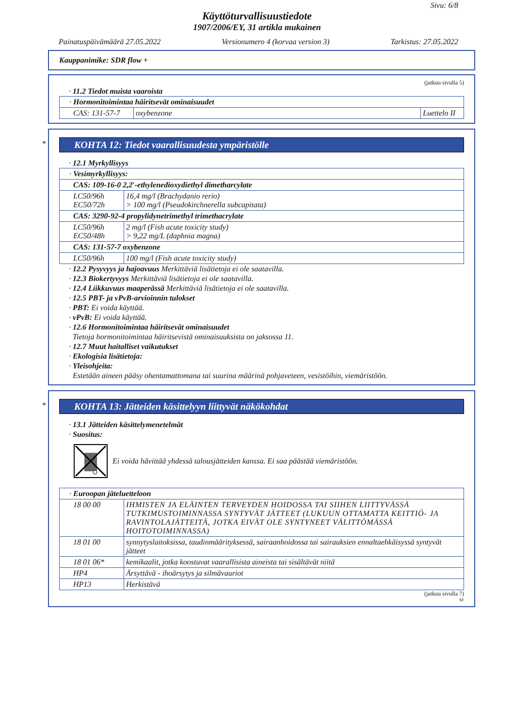Sivu: 6/8
Käyttöturvallisuustiedote
1907/2006/EY, 31 artikla mukainen
Painatuspäivämäärä 27.05.2022 Versionumero 4 (korvaa version 3) Tarkistus: 27.05.2022
Kauppanimike: SDR flow +
(jatkuu sivulla 5)
· 11.2 Tiedot muista vaaroista
| · Hormonitoimintaa häiritsevät ominaisuudet | | |
| CAS: 131-57-7 | oxybenzone | Luettelo II |
*
KOHTA 12: Tiedot vaarallisuudesta ympäristölle
· 12.1 Myrkyllisyys
| · Vesimyrkyllisyys: | |
| CAS: 109-16-0 2,2′-ethylenedioxydiethyl dimetharcylate | |
| LC50/96h EC50/72h | 16,4 mg/l (Brachydanio rerio) > 100 mg/l (Pseudokirchnerella subcapitata) |
| CAS: 3290-92-4 propylidynetrimethyl trimethacrylate | |
| LC50/96h EC50/48h | 2 mg/l (Fish acute toxicity study) > 9,22 mg/L (daphnia magna) |
| CAS: 131-57-7 oxybenzone | |
| LC50/96h | 100 mg/l (Fish acute toxicity study) |
· 12.2 Pysyvyys ja hajoavuus Merkittäviä lisätietoja ei ole saatavilla.
· 12.3 Biokertyvyys Merkittäviä lisätietoja ei ole saatavilla.
· 12.4 Liikkuvuus maaperässä Merkittäviä lisätietoja ei ole saatavilla.
· 12.5 PBT- ja vPvB-arvioinnin tulokset
· PBT: Ei voida käyttää.
· vPvB: Ei voida käyttää.
· 12.6 Hormonitoimintaa häiritsevät ominaisuudet
Tietoja hormonitoimintaa häiritsevistä ominaisuuksista on jaksossa 11.
· 12.7 Muut haitalliset vaikutukset
· Ekologisia lisätietoja:
· Yleisohjeita:
Estetään aineen pääsy ohentamattomana tai suurina määrinä pohjaveteen, vesistöihin, viemäristöön.
*
KOHTA 13: Jätteiden käsittelyyn liittyvät näkökohdat
· 13.1 Jätteiden käsittelymenetelmät
· Suositus:
Ei voida hävittää yhdessä talousjätteiden kanssa. Ei saa päästää viemäristöön.
| · Euroopan jäteluetteloon | |
| 18 00 00 | IHMISTEN JA ELÄINTEN TERVEYDEN HOIDOSSA TAI SIIHEN LIITTYVÄSSÄ TUTKIMUSTOIMINNASSA SYNTYVÄT JÄTTEET (LUKUUN OTTAMATTA KEITTIÖ- JA RAVINTOLAJÄTTEITÄ, JOTKA EIVÄT OLE SYNTYNEET VÄLITTÖMÄSSÄ HOITOTOIMINNASSA) |
| 18 01 00 | synnytyslaitoksissa, taudinmäärityksessä, sairaanhoidossa tai sairauksien ennaltaehkäisyssä syntyvät jätteet |
| 18 01 06* | kemikaalit, jotka koostuvat vaarallisista aineista tai sisältävät niitä |
| HP4 | Ärsyttävä - ihoärsytys ja silmävauriot |
| HP13 | Herkistävä |
(jatkuu sivulla 7)
SF